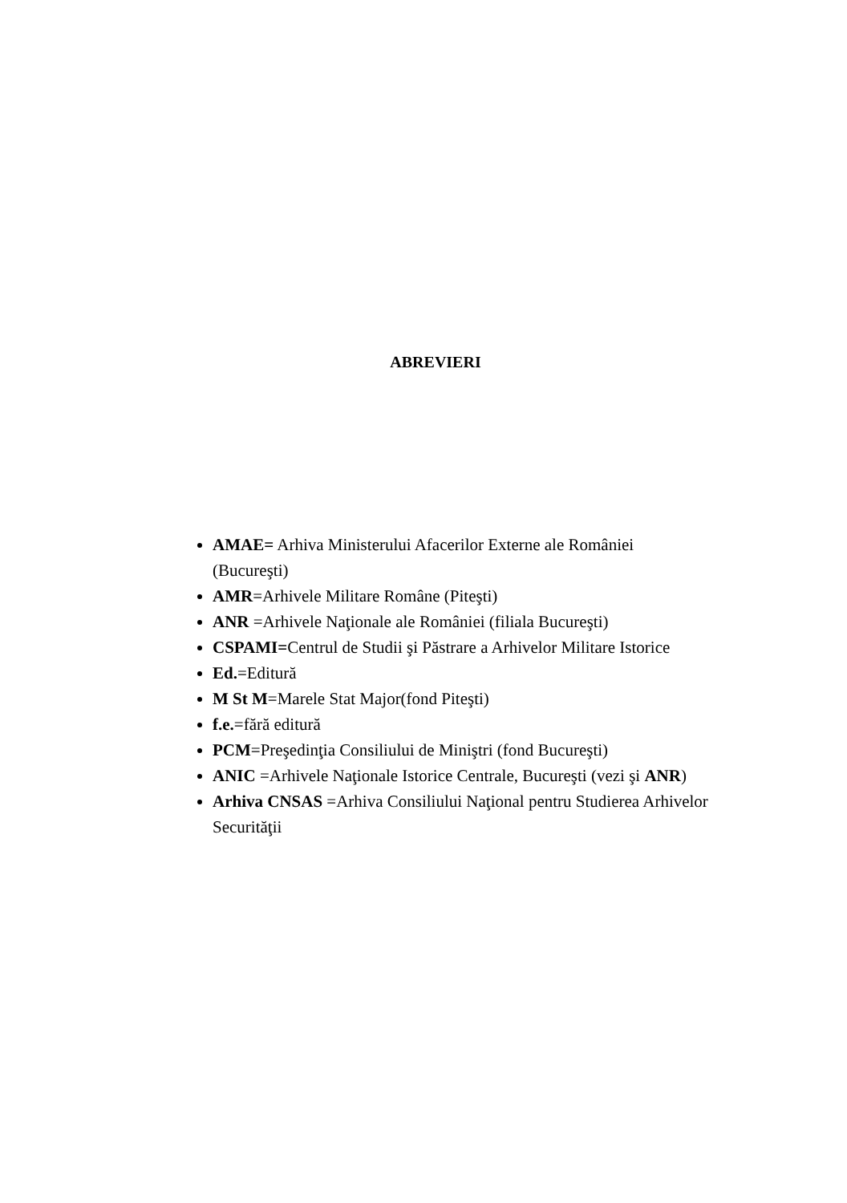ABREVIERI
AMAE= Arhiva Ministerului Afacerilor Externe ale României (Bucureşti)
AMR=Arhivele Militare Române (Piteşti)
ANR =Arhivele Naţionale ale României (filiala Bucureşti)
CSPAMI=Centrul de Studii şi Păstrare a Arhivelor Militare Istorice
Ed.=Editură
M St M=Marele Stat Major(fond Piteşti)
f.e.=fără editură
PCM=Preşedinţia Consiliului de Miniştri (fond Bucureşti)
ANIC =Arhivele Naţionale Istorice Centrale, Bucureşti (vezi şi ANR)
Arhiva CNSAS =Arhiva Consiliului Naţional pentru Studierea Arhivelor Securităţii